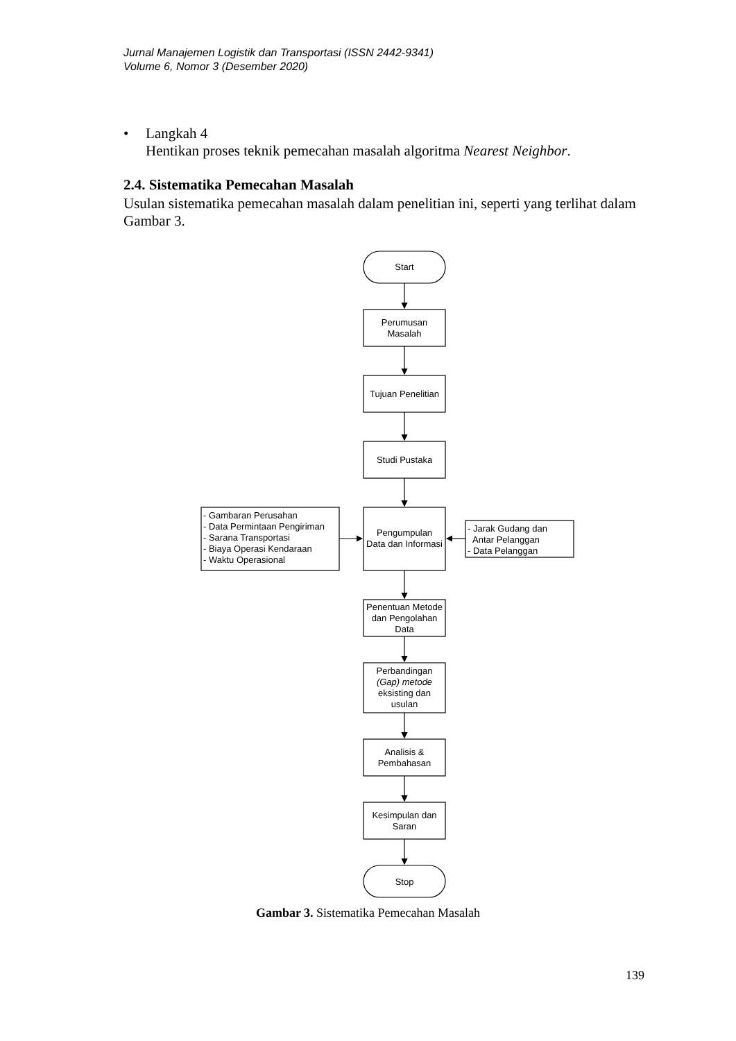Jurnal Manajemen Logistik dan Transportasi (ISSN 2442-9341)
Volume 6, Nomor 3 (Desember 2020)
• Langkah 4
Hentikan proses teknik pemecahan masalah algoritma Nearest Neighbor.
2.4. Sistematika Pemecahan Masalah
Usulan sistematika pemecahan masalah dalam penelitian ini, seperti yang terlihat dalam Gambar 3.
Start
Perumusan
Masalah
Tujuan Penelitian
Studi Pustaka
Pengumpulan
Data dan Informasi
Penentuan Metode
dan Pengolahan
Data
Perbandingan
(Gap) metode
eksisting dan
usulan
Analisis &
Pembahasan
Kesimpulan dan
Saran
Stop
- Gambaran Perusahan
- Data Permintaan Pengiriman
- Sarana Transportasi
- Biaya Operasi Kendaraan
- Waktu Operasional
- Jarak Gudang dan
Antar Pelanggan
- Data Pelanggan
Gambar 3. Sistematika Pemecahan Masalah
139